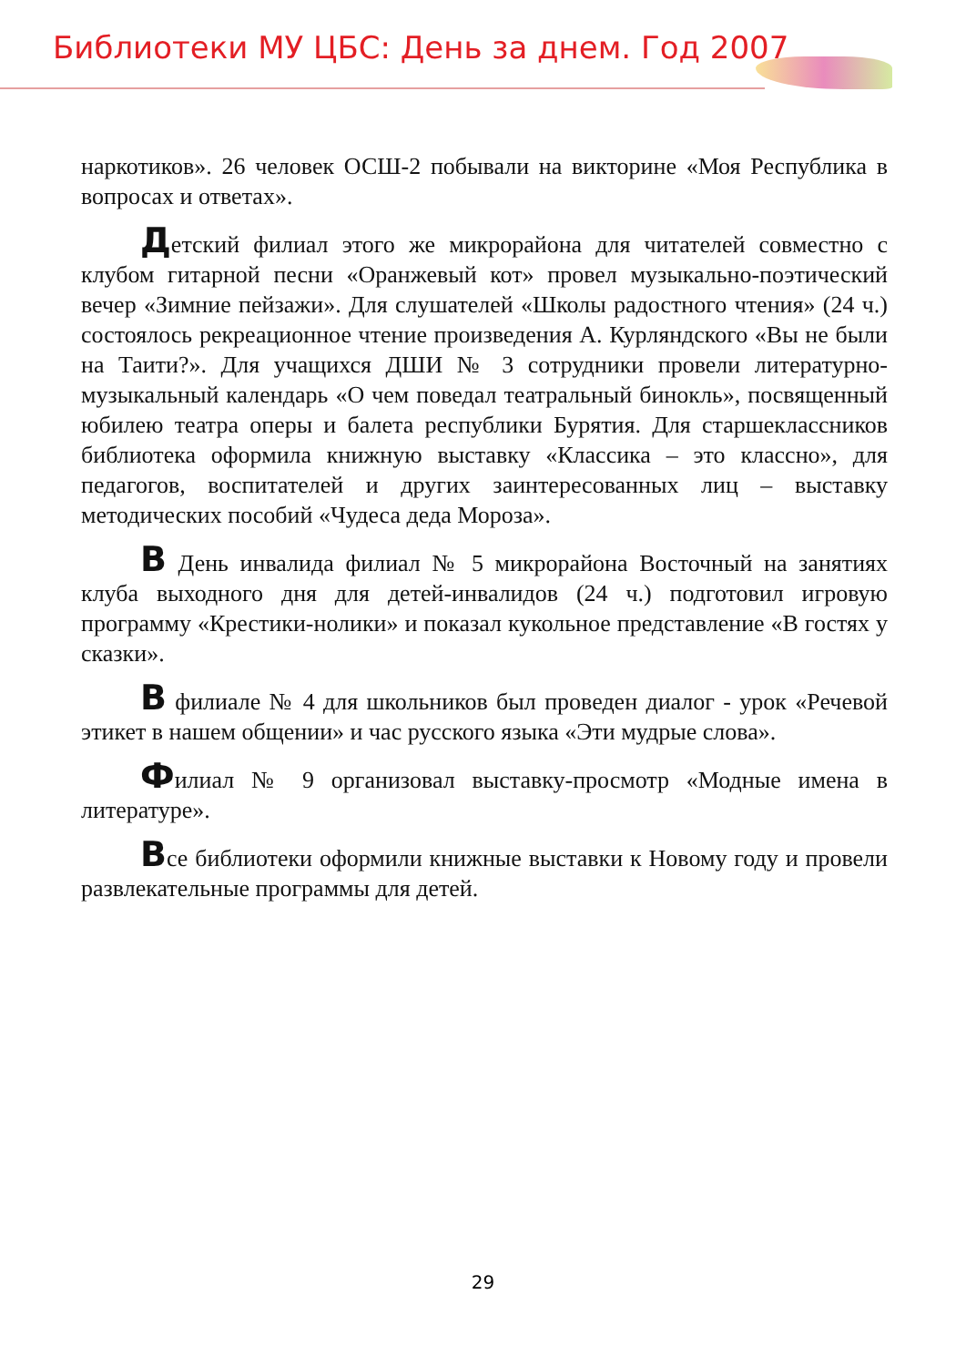Библиотеки МУ ЦБС: День за днем. Год 2007
наркотиков». 26 человек ОСШ-2 побывали на викторине «Моя Республика в вопросах и ответах».
Детский филиал этого же микрорайона для читателей совместно с клубом гитарной песни «Оранжевый кот» провел музыкально-поэтический вечер «Зимние пейзажи». Для слушателей «Школы радостного чтения» (24 ч.) состоялось рекреационное чтение произведения А. Курляндского «Вы не были на Таити?». Для учащихся ДШИ № 3 сотрудники провели литературно-музыкальный календарь «О чем поведал театральный бинокль», посвященный юбилею театра оперы и балета республики Бурятия. Для старшеклассников библиотека оформила книжную выставку «Классика – это классно», для педагогов, воспитателей и других заинтересованных лиц – выставку методических пособий «Чудеса деда Мороза».
В День инвалида филиал № 5 микрорайона Восточный на занятиях клуба выходного дня для детей-инвалидов (24 ч.) подготовил игровую программу «Крестики-нолики» и показал кукольное представление «В гостях у сказки».
В филиале № 4 для школьников был проведен диалог - урок «Речевой этикет в нашем общении» и час русского языка «Эти мудрые слова».
Филиал № 9 организовал выставку-просмотр «Модные имена в литературе».
Все библиотеки оформили книжные выставки к Новому году и провели развлекательные программы для детей.
29